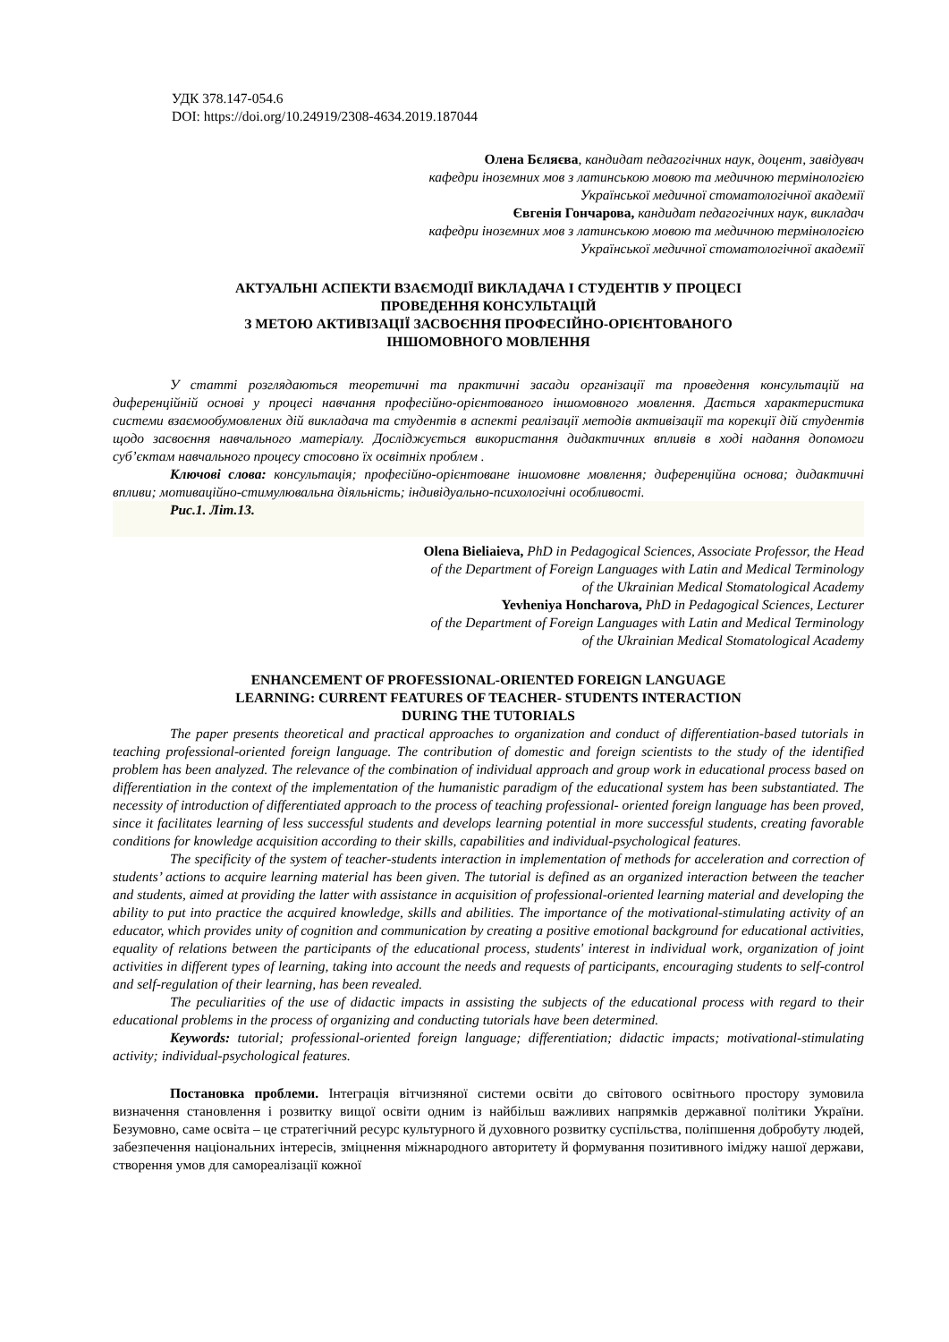УДК 378.147-054.6
DOI: https://doi.org/10.24919/2308-4634.2019.187044
Олена Бєляєва, кандидат педагогічних наук, доцент, завідувач
кафедри іноземних мов з латинською мовою та медичною термінологією
Української медичної стоматологічної академії
Євгенія Гончарова, кандидат педагогічних наук, викладач
кафедри іноземних мов з латинською мовою та медичною термінологією
Української медичної стоматологічної академії
АКТУАЛЬНІ АСПЕКТИ ВЗАЄМОДІЇ ВИКЛАДАЧА І СТУДЕНТІВ У ПРОЦЕСІ
ПРОВЕДЕННЯ КОНСУЛЬТАЦІЙ
З МЕТОЮ АКТИВІЗАЦІЇ ЗАСВОЄННЯ ПРОФЕСІЙНО-ОРІЄНТОВАНОГО
ІНШОМОВНОГО МОВЛЕННЯ
У статті розглядаються теоретичні та практичні засади організації та проведення консультацій на диференційній основі у процесі навчання професійно-орієнтованого іншомовного мовлення. Дається характеристика системи взаємообумовлених дій викладача та студентів в аспекті реалізації методів активізації та корекції дій студентів щодо засвоєння навчального матеріалу. Досліджується використання дидактичних впливів в ході надання допомоги суб’єктам навчального процесу стосовно їх освітніх проблем .
Ключові слова: консультація; професійно-орієнтоване іншомовне мовлення; диференційна основа; дидактичні впливи; мотиваційно-стимулювальна діяльність; індивідуально-психологічні особливості.
Рис.1. Літ.13.
Olena Bieliaieva, PhD in Pedagogical Sciences, Associate Professor, the Head
of the Department of Foreign Languages with Latin and Medical Terminology
of the Ukrainian Medical Stomatological Academy
Yevheniya Honcharova, PhD in Pedagogical Sciences, Lecturer
of the Department of Foreign Languages with Latin and Medical Terminology
of the Ukrainian Medical Stomatological Academy
ENHANCEMENT OF PROFESSIONAL-ORIENTED FOREIGN LANGUAGE
LEARNING: CURRENT FEATURES OF TEACHER- STUDENTS INTERACTION
DURING THE TUTORIALS
The paper presents theoretical and practical approaches to organization and conduct of differentiation-based tutorials in teaching professional-oriented foreign language. The contribution of domestic and foreign scientists to the study of the identified problem has been analyzed. The relevance of the combination of individual approach and group work in educational process based on differentiation in the context of the implementation of the humanistic paradigm of the educational system has been substantiated. The necessity of introduction of differentiated approach to the process of teaching professional- oriented foreign language has been proved, since it facilitates learning of less successful students and develops learning potential in more successful students, creating favorable conditions for knowledge acquisition according to their skills, capabilities and individual-psychological features.
The specificity of the system of teacher-students interaction in implementation of methods for acceleration and correction of students’ actions to acquire learning material has been given. The tutorial is defined as an organized interaction between the teacher and students, aimed at providing the latter with assistance in acquisition of professional-oriented learning material and developing the ability to put into practice the acquired knowledge, skills and abilities. The importance of the motivational-stimulating activity of an educator, which provides unity of cognition and communication by creating a positive emotional background for educational activities, equality of relations between the participants of the educational process, students' interest in individual work, organization of joint activities in different types of learning, taking into account the needs and requests of participants, encouraging students to self-control and self-regulation of their learning, has been revealed.
The peculiarities of the use of didactic impacts in assisting the subjects of the educational process with regard to their educational problems in the process of organizing and conducting tutorials have been determined.
Keywords: tutorial; professional-oriented foreign language; differentiation; didactic impacts; motivational-stimulating activity; individual-psychological features.
Постановка проблеми. Інтеграція вітчизняної системи освіти до світового освітнього простору зумовила визначення становлення і розвитку вищої освіти одним із найбільш важливих напрямків державної політики України. Безумовно, саме освіта – це стратегічний ресурс культурного й духовного розвитку суспільства, поліпшення добробуту людей, забезпечення національних інтересів, зміцнення міжнародного авторитету й формування позитивного іміджу нашої держави, створення умов для самореалізації кожної